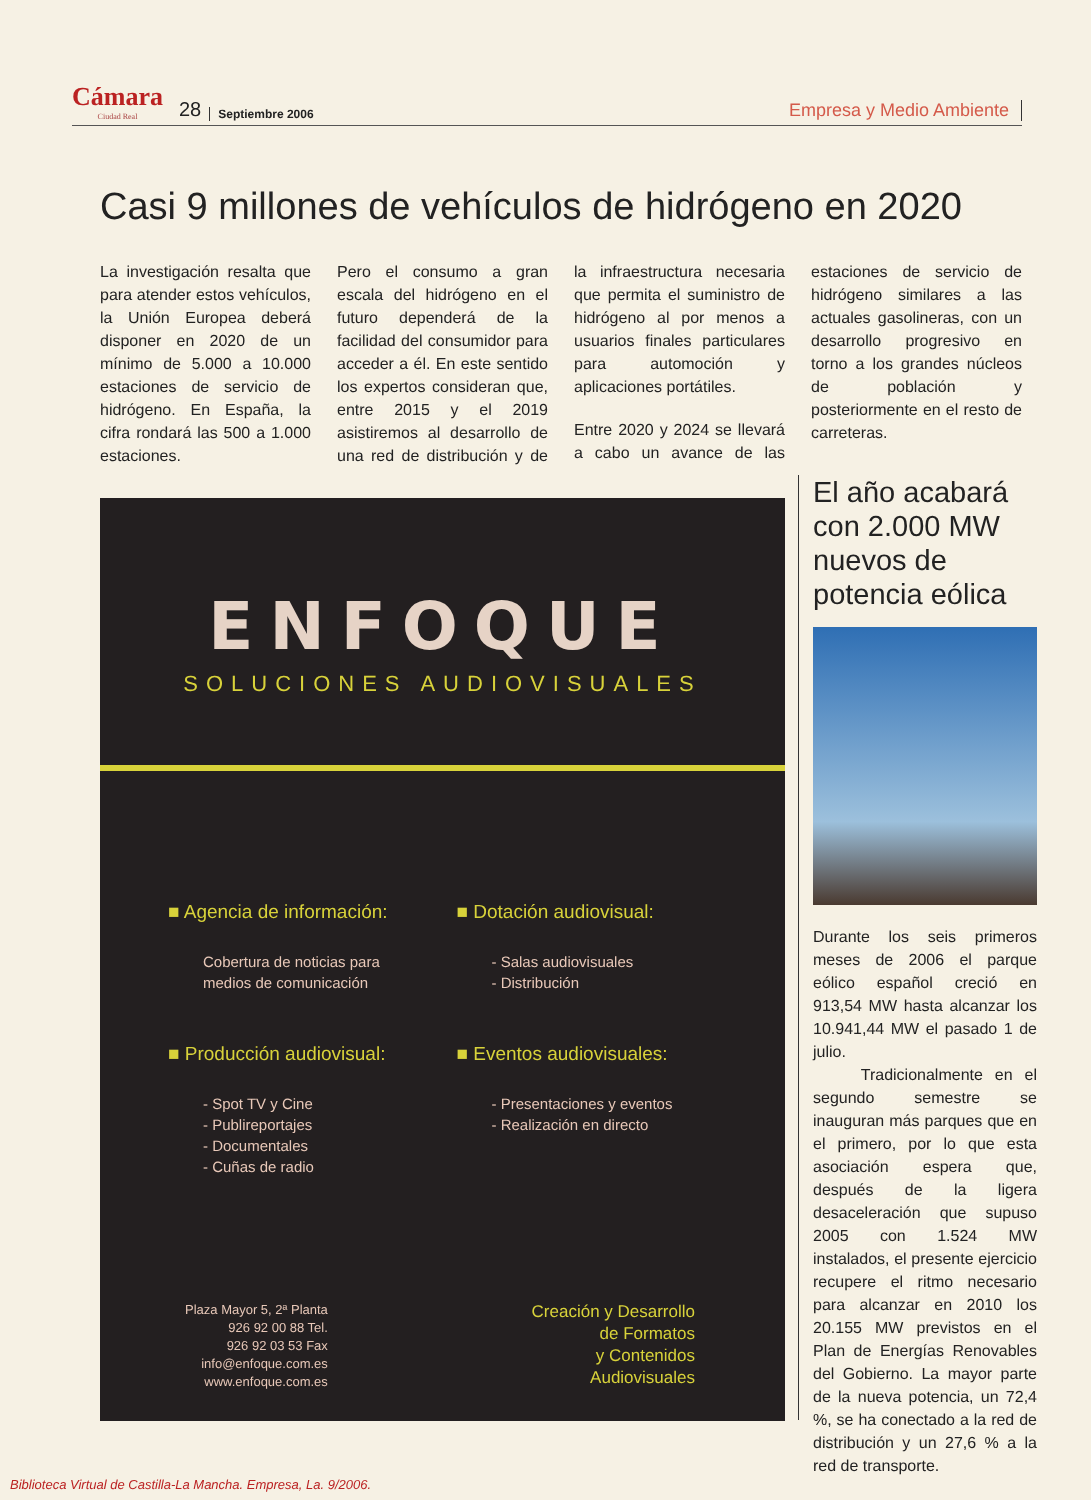Cámara
Ciudad Real 28 Septiembre 2006 Empresa y Medio Ambiente
Casi 9 millones de vehículos de hidrógeno en 2020
La investigación resalta que para atender estos vehículos, la Unión Europea deberá disponer en 2020 de un mínimo de 5.000 a 10.000 estaciones de servicio de hidrógeno. En España, la cifra rondará las 500 a 1.000 estaciones.
Pero el consumo a gran escala del hidrógeno en el futuro dependerá de la facilidad del consumidor para acceder a él. En este sentido los expertos consideran que, entre 2015 y el 2019 asistiremos al desarrollo de una red de distribución y de la infraestructura necesaria que permita el suministro de hidrógeno al por menos a usuarios finales particulares para automoción y aplicaciones portátiles.
Entre 2020 y 2024 se llevará a cabo un avance de las estaciones de servicio de hidrógeno similares a las actuales gasolineras, con un desarrollo progresivo en torno a los grandes núcleos de población y posteriormente en el resto de carreteras.
ENFOQUE
SOLUCIONES AUDIOVISUALES
■ Agencia de información:
Cobertura de noticias para
medios de comunicación
■ Dotación audiovisual:
- Salas audiovisuales
- Distribución
■ Producción audiovisual:
- Spot TV y Cine
- Publireportajes
- Documentales
- Cuñas de radio
■ Eventos audiovisuales:
- Presentaciones y eventos
- Realización en directo
Plaza Mayor 5, 2ª Planta
926 92 00 88 Tel.
926 92 03 53 Fax
info@enfoque.com.es
www.enfoque.com.es
Creación y Desarrollo
de Formatos
y Contenidos
Audiovisuales
El año acabará con 2.000 MW nuevos de potencia eólica
Durante los seis primeros meses de 2006 el parque eólico español creció en 913,54 MW hasta alcanzar los 10.941,44 MW el pasado 1 de julio.
Tradicionalmente en el segundo semestre se inauguran más parques que en el primero, por lo que esta asociación espera que, después de la ligera desaceleración que supuso 2005 con 1.524 MW instalados, el presente ejercicio recupere el ritmo necesario para alcanzar en 2010 los 20.155 MW previstos en el Plan de Energías Renovables del Gobierno. La mayor parte de la nueva potencia, un 72,4 %, se ha conectado a la red de distribución y un 27,6 % a la red de transporte.
Biblioteca Virtual de Castilla-La Mancha. Empresa, La. 9/2006.